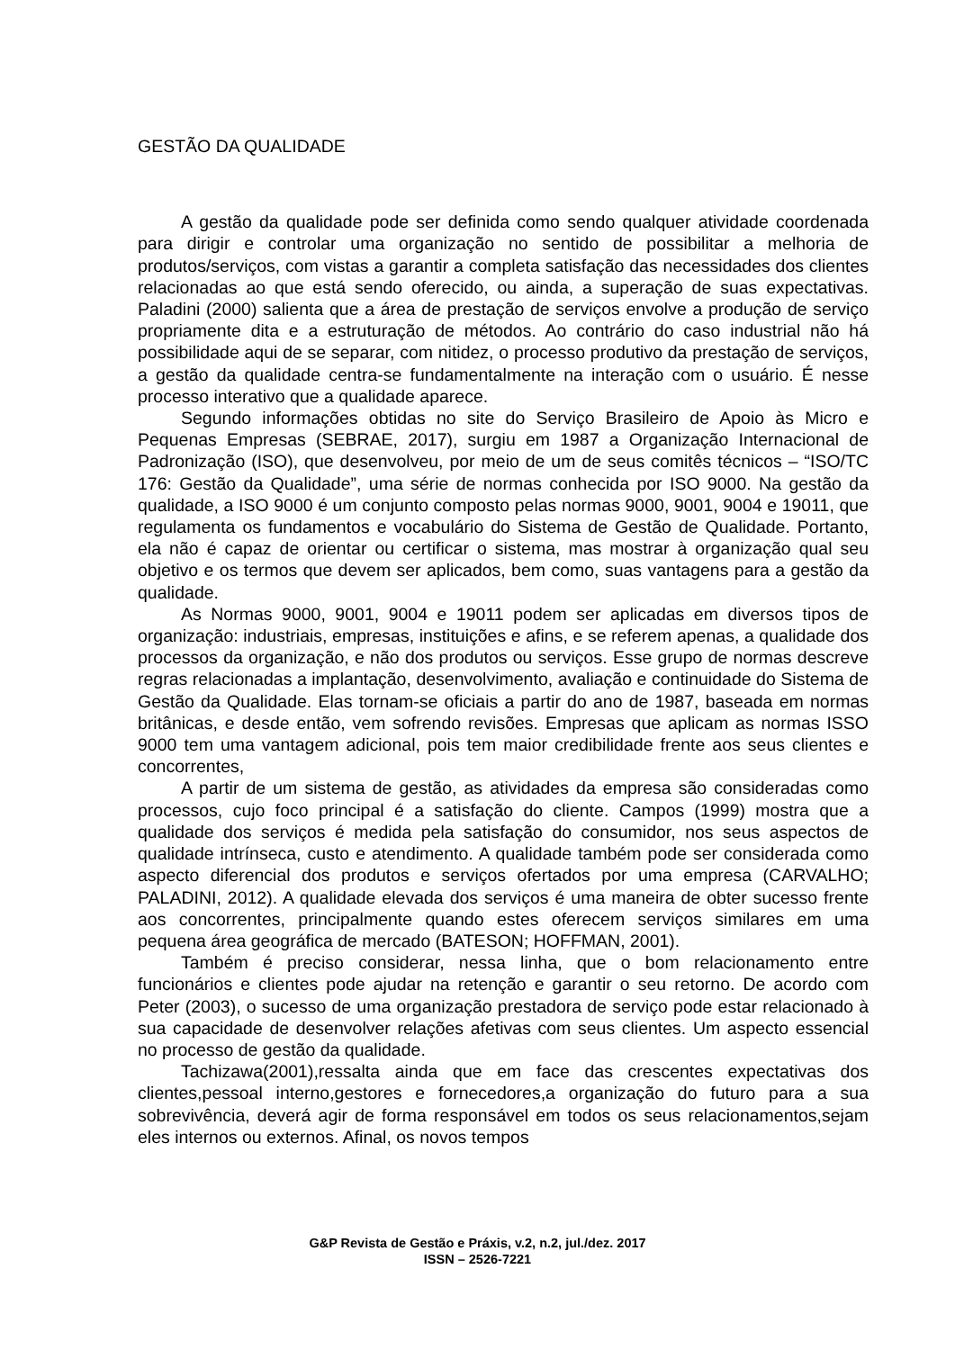GESTÃO DA QUALIDADE
A gestão da qualidade pode ser definida como sendo qualquer atividade coordenada para dirigir e controlar uma organização no sentido de possibilitar a melhoria de produtos/serviços, com vistas a garantir a completa satisfação das necessidades dos clientes relacionadas ao que está sendo oferecido, ou ainda, a superação de suas expectativas. Paladini (2000) salienta que a área de prestação de serviços envolve a produção de serviço propriamente dita e a estruturação de métodos. Ao contrário do caso industrial não há possibilidade aqui de se separar, com nitidez, o processo produtivo da prestação de serviços, a gestão da qualidade centra-se fundamentalmente na interação com o usuário. É nesse processo interativo que a qualidade aparece.
Segundo informações obtidas no site do Serviço Brasileiro de Apoio às Micro e Pequenas Empresas (SEBRAE, 2017), surgiu em 1987 a Organização Internacional de Padronização (ISO), que desenvolveu, por meio de um de seus comitês técnicos – “ISO/TC 176: Gestão da Qualidade”, uma série de normas conhecida por ISO 9000. Na gestão da qualidade, a ISO 9000 é um conjunto composto pelas normas 9000, 9001, 9004 e 19011, que regulamenta os fundamentos e vocabulário do Sistema de Gestão de Qualidade. Portanto, ela não é capaz de orientar ou certificar o sistema, mas mostrar à organização qual seu objetivo e os termos que devem ser aplicados, bem como, suas vantagens para a gestão da qualidade.
As Normas 9000, 9001, 9004 e 19011 podem ser aplicadas em diversos tipos de organização: industriais, empresas, instituições e afins, e se referem apenas, a qualidade dos processos da organização, e não dos produtos ou serviços. Esse grupo de normas descreve regras relacionadas a implantação, desenvolvimento, avaliação e continuidade do Sistema de Gestão da Qualidade. Elas tornam-se oficiais a partir do ano de 1987, baseada em normas britânicas, e desde então, vem sofrendo revisões. Empresas que aplicam as normas ISSO 9000 tem uma vantagem adicional, pois tem maior credibilidade frente aos seus clientes e concorrentes,
A partir de um sistema de gestão, as atividades da empresa são consideradas como processos, cujo foco principal é a satisfação do cliente. Campos (1999) mostra que a qualidade dos serviços é medida pela satisfação do consumidor, nos seus aspectos de qualidade intrínseca, custo e atendimento. A qualidade também pode ser considerada como aspecto diferencial dos produtos e serviços ofertados por uma empresa (CARVALHO; PALADINI, 2012). A qualidade elevada dos serviços é uma maneira de obter sucesso frente aos concorrentes, principalmente quando estes oferecem serviços similares em uma pequena área geográfica de mercado (BATESON; HOFFMAN, 2001).
Também é preciso considerar, nessa linha, que o bom relacionamento entre funcionários e clientes pode ajudar na retenção e garantir o seu retorno. De acordo com Peter (2003), o sucesso de uma organização prestadora de serviço pode estar relacionado à sua capacidade de desenvolver relações afetivas com seus clientes. Um aspecto essencial no processo de gestão da qualidade.
Tachizawa(2001),ressalta ainda que em face das crescentes expectativas dos clientes,pessoal interno,gestores e fornecedores,a organização do futuro para a sua sobrevivência, deverá agir de forma responsável em todos os seus relacionamentos,sejam eles internos ou externos. Afinal, os novos tempos
G&P Revista de Gestão e Práxis, v.2, n.2, jul./dez. 2017
ISSN – 2526-7221